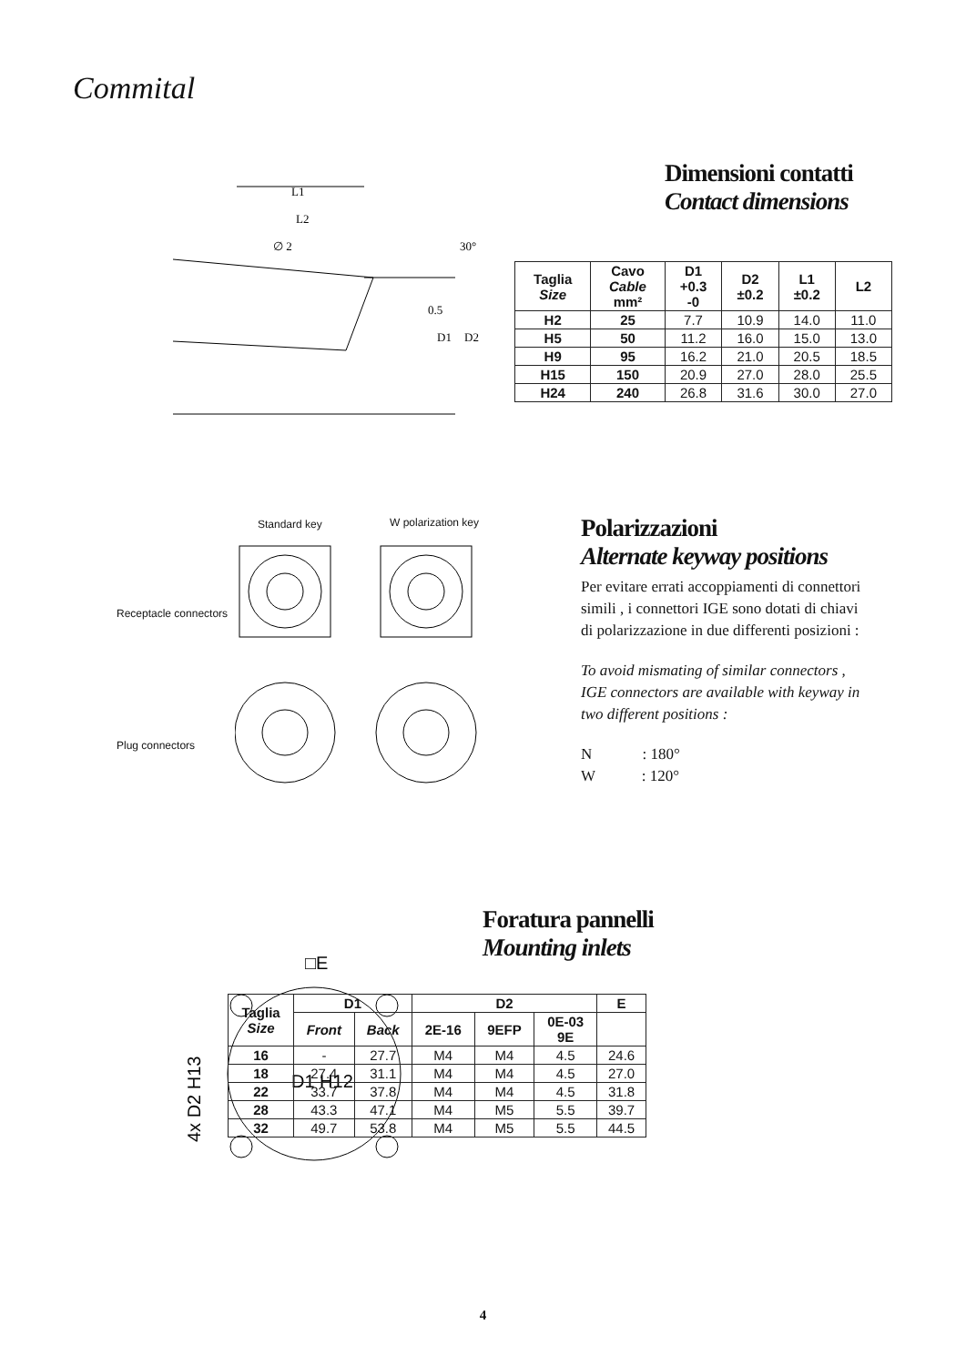Commital
L1
L2
∅ 2
D1
D2
0.5
30°
Dimensioni contatti
Contact dimensions
| Taglia Size | Cavo Cable mm² | D1 +0.3 -0 | D2 ±0.2 | L1 ±0.2 | L2 |
| --- | --- | --- | --- | --- | --- |
| H2 | 25 | 7.7 | 10.9 | 14.0 | 11.0 |
| H5 | 50 | 11.2 | 16.0 | 15.0 | 13.0 |
| H9 | 95 | 16.2 | 21.0 | 20.5 | 18.5 |
| H15 | 150 | 20.9 | 27.0 | 28.0 | 25.5 |
| H24 | 240 | 26.8 | 31.6 | 30.0 | 27.0 |
Standard key W polarization key
Receptacle connectors
Plug connectors
Polarizzazioni
Alternate keyway positions
Per evitare errati accoppiamenti di connettori simili , i connettori IGE sono dotati di chiavi di polarizzazione in due differenti posizioni :
To avoid mismating of similar connectors , IGE connectors are available with keyway in two different positions :
N : 180°
W : 120°
□E
D1 H12
4x D2 H13
Foratura pannelli
Mounting inlets
| Taglia Size | D1 | | D2 | | | E |
| --- | --- | --- | --- | --- | --- | --- |
| | Front | Back | 2E-16 | 9EFP | 0E-03 9E | |
| 16 | - | 27.7 | M4 | M4 | 4.5 | 24.6 |
| 18 | 27.4 | 31.1 | M4 | M4 | 4.5 | 27.0 |
| 22 | 33.7 | 37.8 | M4 | M4 | 4.5 | 31.8 |
| 28 | 43.3 | 47.1 | M4 | M5 | 5.5 | 39.7 |
| 32 | 49.7 | 53.8 | M4 | M5 | 5.5 | 44.5 |
4